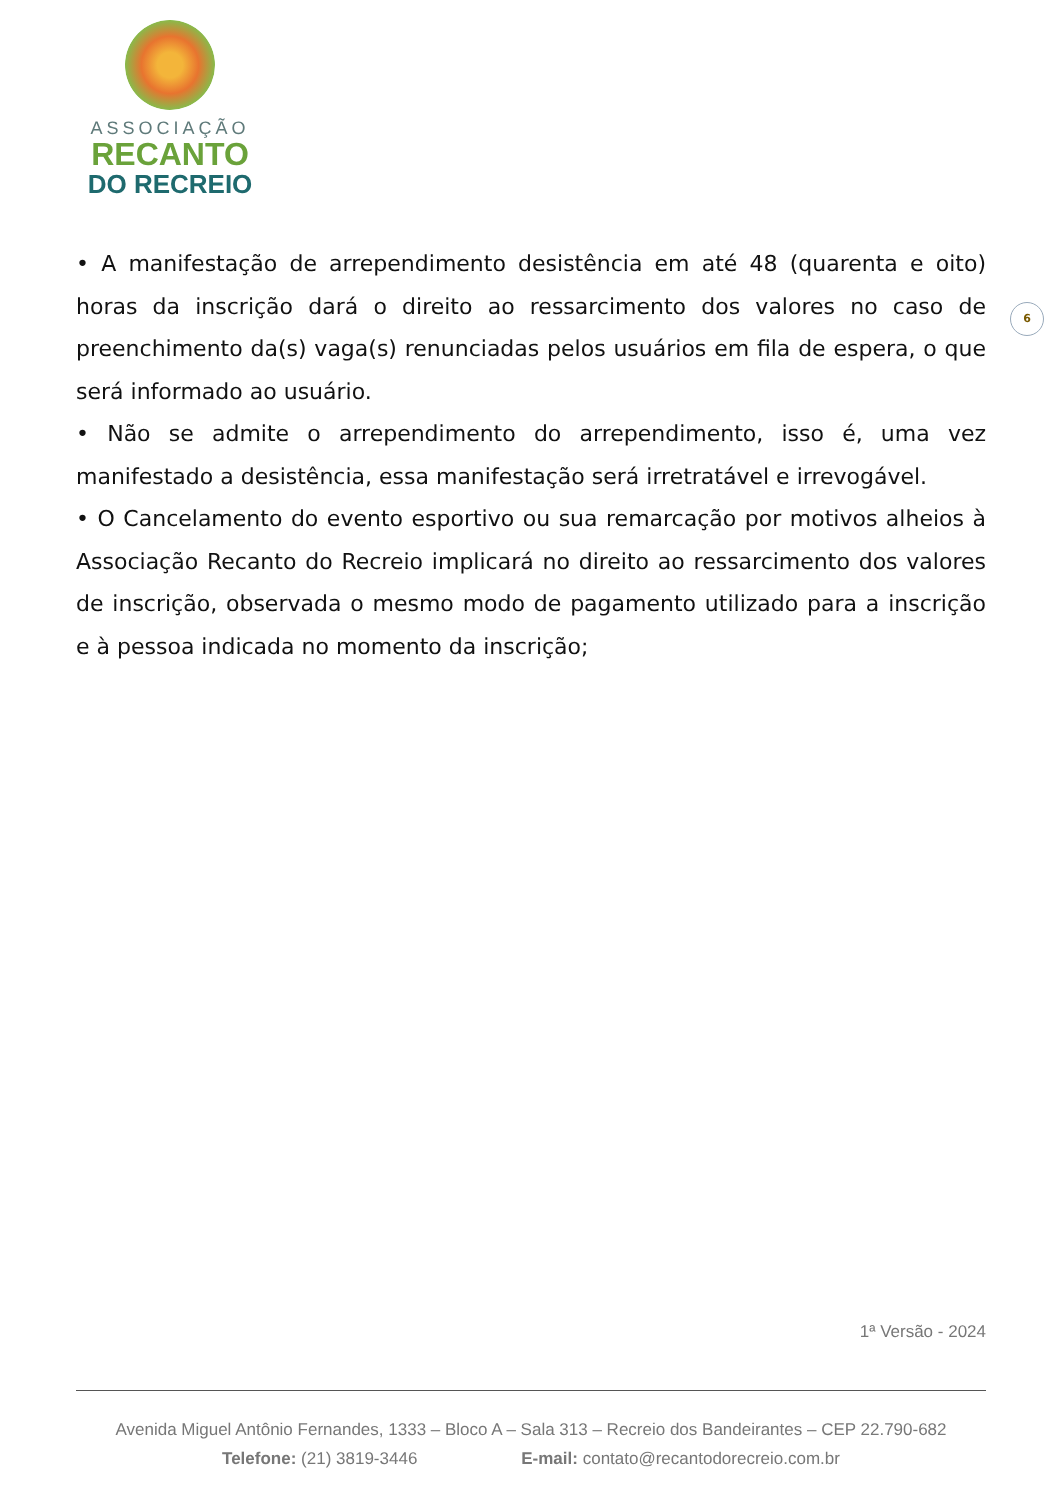ASSOCIAÇÃO
RECANTO
DO RECREIO
6
• A manifestação de arrependimento desistência em até 48 (quarenta e oito) horas da inscrição dará o direito ao ressarcimento dos valores no caso de preenchimento da(s) vaga(s) renunciadas pelos usuários em fila de espera, o que será informado ao usuário.
• Não se admite o arrependimento do arrependimento, isso é, uma vez manifestado a desistência, essa manifestação será irretratável e irrevogável.
• O Cancelamento do evento esportivo ou sua remarcação por motivos alheios à Associação Recanto do Recreio implicará no direito ao ressarcimento dos valores de inscrição, observada o mesmo modo de pagamento utilizado para a inscrição e à pessoa indicada no momento da inscrição;
1ª Versão - 2024
Avenida Miguel Antônio Fernandes, 1333 – Bloco A – Sala 313 – Recreio dos Bandeirantes – CEP 22.790-682
Telefone: (21) 3819-3446 E-mail: contato@recantodorecreio.com.br